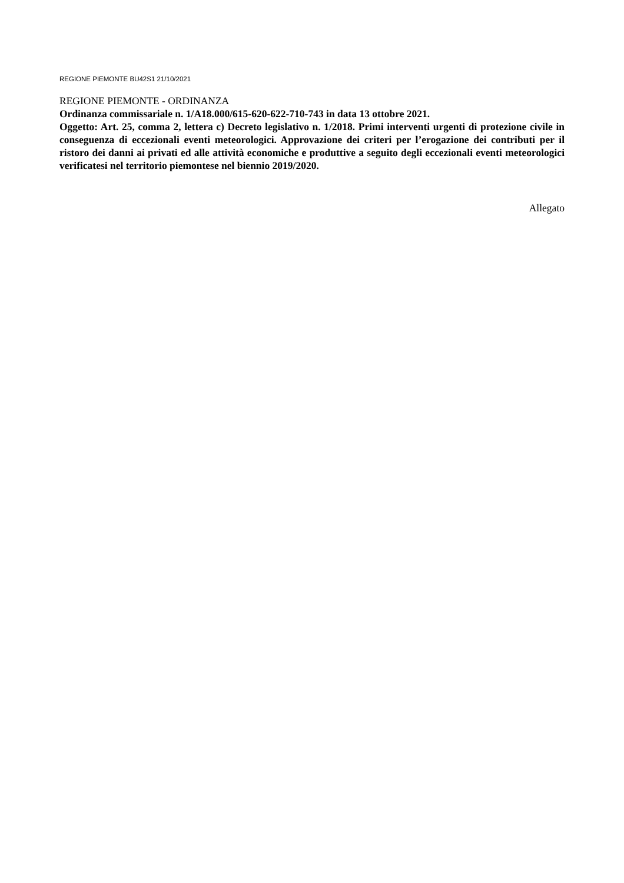REGIONE PIEMONTE BU42S1 21/10/2021
REGIONE PIEMONTE - ORDINANZA
Ordinanza commissariale n. 1/A18.000/615-620-622-710-743 in data 13 ottobre 2021.
Oggetto: Art. 25, comma 2, lettera c) Decreto legislativo n. 1/2018. Primi interventi urgenti di protezione civile in conseguenza di eccezionali eventi meteorologici. Approvazione dei criteri per l’erogazione dei contributi per il ristoro dei danni ai privati ed alle attività economiche e produttive a seguito degli eccezionali eventi meteorologici verificatesi nel territorio piemontese nel biennio 2019/2020.
Allegato